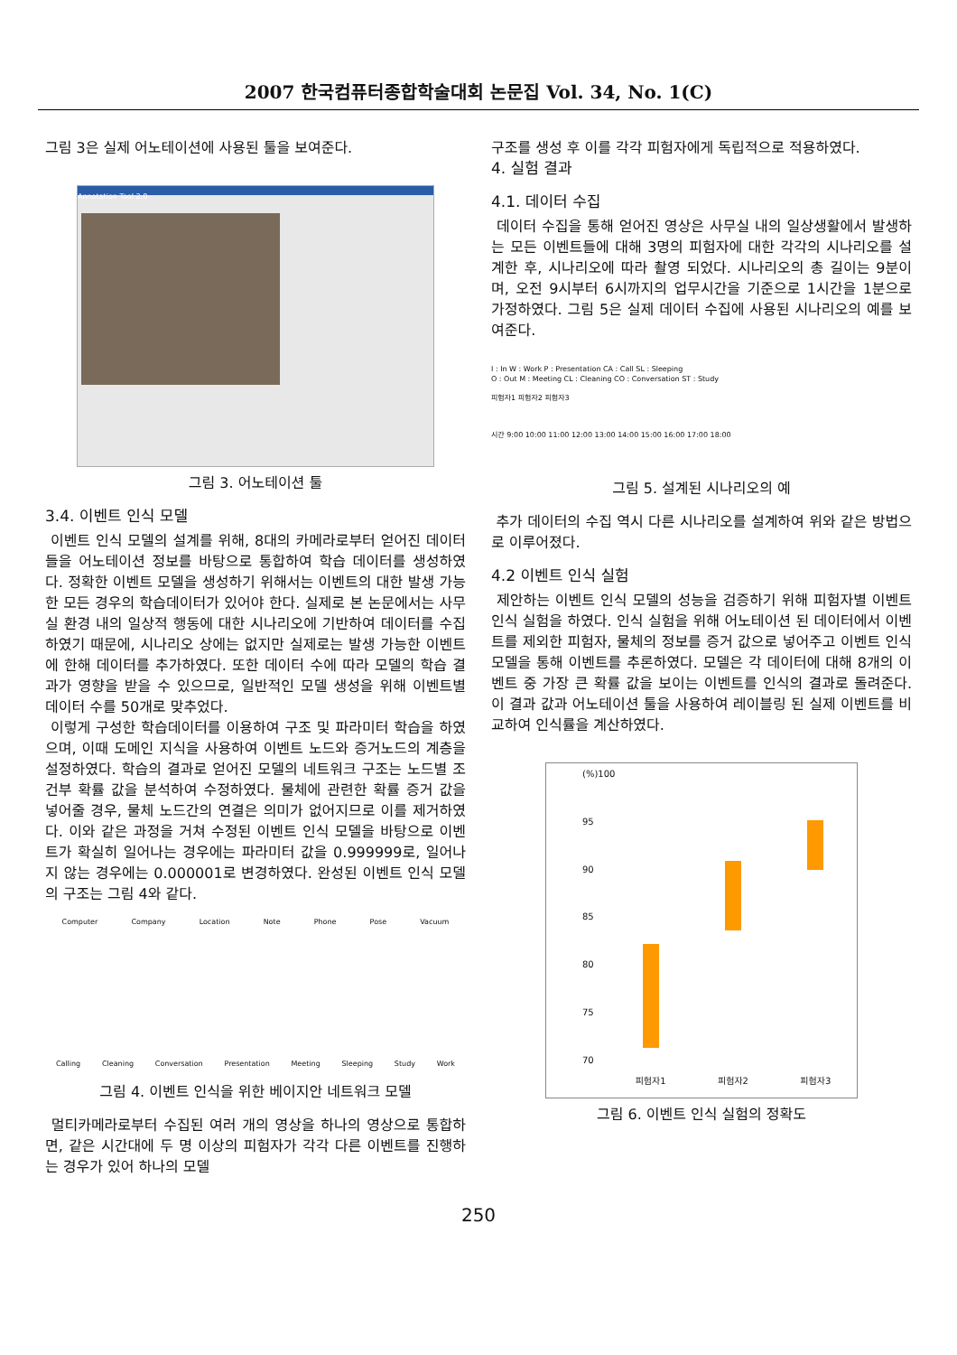2007 한국컴퓨터종합학술대회 논문집 Vol. 34, No. 1(C)
그림 3은 실제 어노테이션에 사용된 툴을 보여준다.
Annotation Tool 2.0
그림 3. 어노테이션 툴
3.4. 이벤트 인식 모델
이벤트 인식 모델의 설계를 위해, 8대의 카메라로부터 얻어진 데이터들을 어노테이션 정보를 바탕으로 통합하여 학습 데이터를 생성하였다. 정확한 이벤트 모델을 생성하기 위해서는 이벤트의 대한 발생 가능한 모든 경우의 학습데이터가 있어야 한다. 실제로 본 논문에서는 사무실 환경 내의 일상적 행동에 대한 시나리오에 기반하여 데이터를 수집하였기 때문에, 시나리오 상에는 없지만 실제로는 발생 가능한 이벤트에 한해 데이터를 추가하였다. 또한 데이터 수에 따라 모델의 학습 결과가 영향을 받을 수 있으므로, 일반적인 모델 생성을 위해 이벤트별 데이터 수를 50개로 맞추었다.
이렇게 구성한 학습데이터를 이용하여 구조 및 파라미터 학습을 하였으며, 이때 도메인 지식을 사용하여 이벤트 노드와 증거노드의 계층을 설정하였다. 학습의 결과로 얻어진 모델의 네트워크 구조는 노드별 조건부 확률 값을 분석하여 수정하였다. 물체에 관련한 확률 증거 값을 넣어줄 경우, 물체 노드간의 연결은 의미가 없어지므로 이를 제거하였다. 이와 같은 과정을 거쳐 수정된 이벤트 인식 모델을 바탕으로 이벤트가 확실히 일어나는 경우에는 파라미터 값을 0.999999로, 일어나지 않는 경우에는 0.000001로 변경하였다. 완성된 이벤트 인식 모델의 구조는 그림 4와 같다.
Computer Company Location Note Phone Pose Vacuum
Calling Cleaning Conversation Presentation Meeting Sleeping Study Work
그림 4. 이벤트 인식을 위한 베이지안 네트워크 모델
멀티카메라로부터 수집된 여러 개의 영상을 하나의 영상으로 통합하면, 같은 시간대에 두 명 이상의 피험자가 각각 다른 이벤트를 진행하는 경우가 있어 하나의 모델
구조를 생성 후 이를 각각 피험자에게 독립적으로 적용하였다.
4. 실험 결과
4.1. 데이터 수집
데이터 수집을 통해 얻어진 영상은 사무실 내의 일상생활에서 발생하는 모든 이벤트들에 대해 3명의 피험자에 대한 각각의 시나리오를 설계한 후, 시나리오에 따라 촬영 되었다. 시나리오의 총 길이는 9분이며, 오전 9시부터 6시까지의 업무시간을 기준으로 1시간을 1분으로 가정하였다. 그림 5은 실제 데이터 수집에 사용된 시나리오의 예를 보여준다.
I : In W : Work P : Presentation CA : Call SL : Sleeping
O : Out M : Meeting CL : Cleaning CO : Conversation ST : Study
피험자1 피험자2 피험자3
시간 9:00 10:00 11:00 12:00 13:00 14:00 15:00 16:00 17:00 18:00
그림 5. 설계된 시나리오의 예
추가 데이터의 수집 역시 다른 시나리오를 설계하여 위와 같은 방법으로 이루어졌다.
4.2 이벤트 인식 실험
제안하는 이벤트 인식 모델의 성능을 검증하기 위해 피험자별 이벤트 인식 실험을 하였다. 인식 실험을 위해 어노테이션 된 데이터에서 이벤트를 제외한 피험자, 물체의 정보를 증거 값으로 넣어주고 이벤트 인식 모델을 통해 이벤트를 추론하였다. 모델은 각 데이터에 대해 8개의 이벤트 중 가장 큰 확률 값을 보이는 이벤트를 인식의 결과로 돌려준다. 이 결과 값과 어노테이션 툴을 사용하여 레이블링 된 실제 이벤트를 비교하여 인식률을 계산하였다.
(%)100
95
90
85
80
75
70
피험자1 피험자2 피험자3
그림 6. 이벤트 인식 실험의 정확도
250